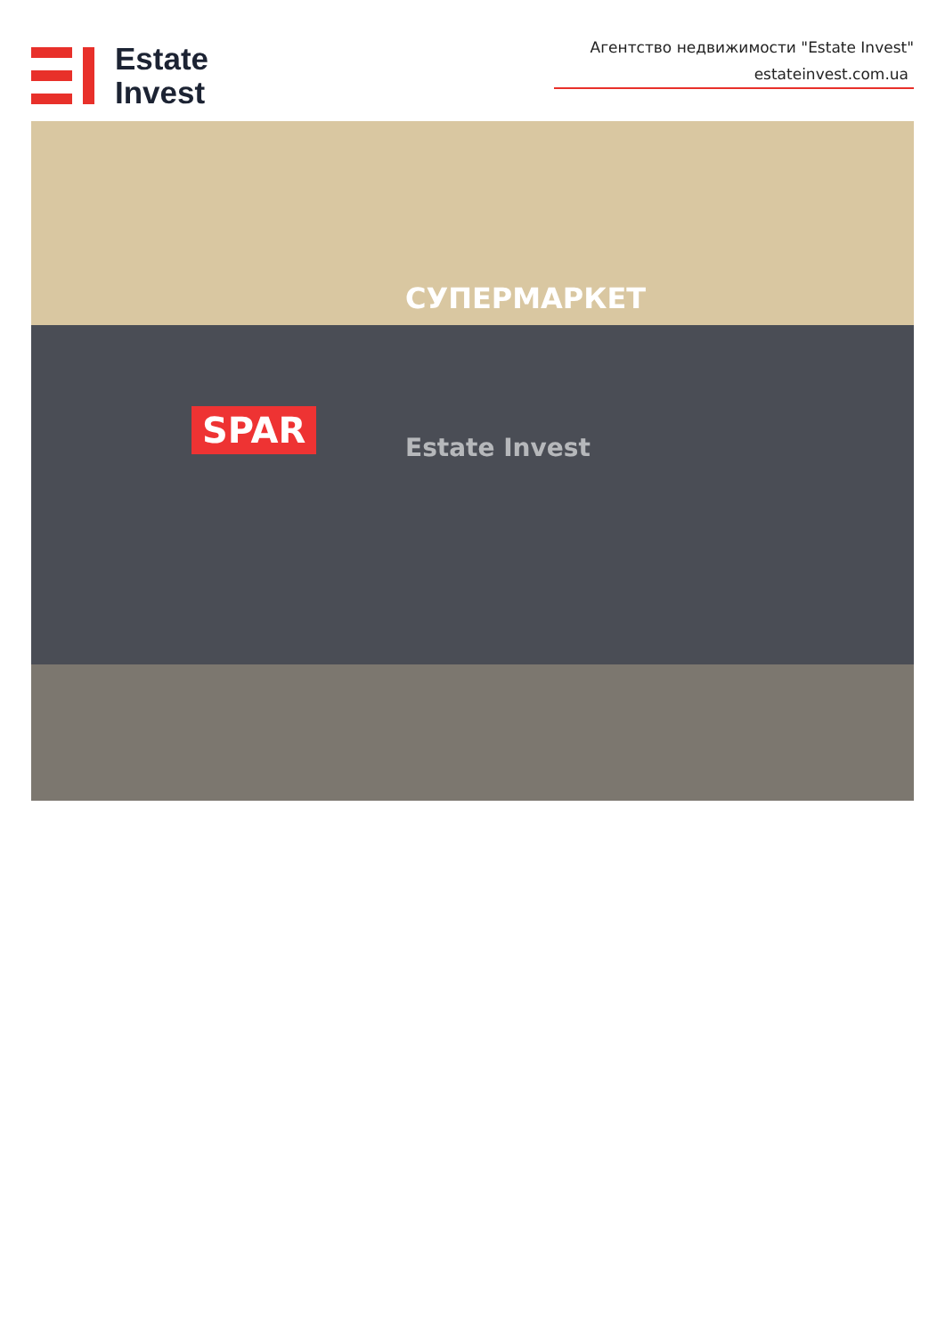Estate
Invest
Агентство недвижимости "Estate Invest"
estateinvest.com.ua
СУПЕРМАРКЕТ
SPAR Estate Invest